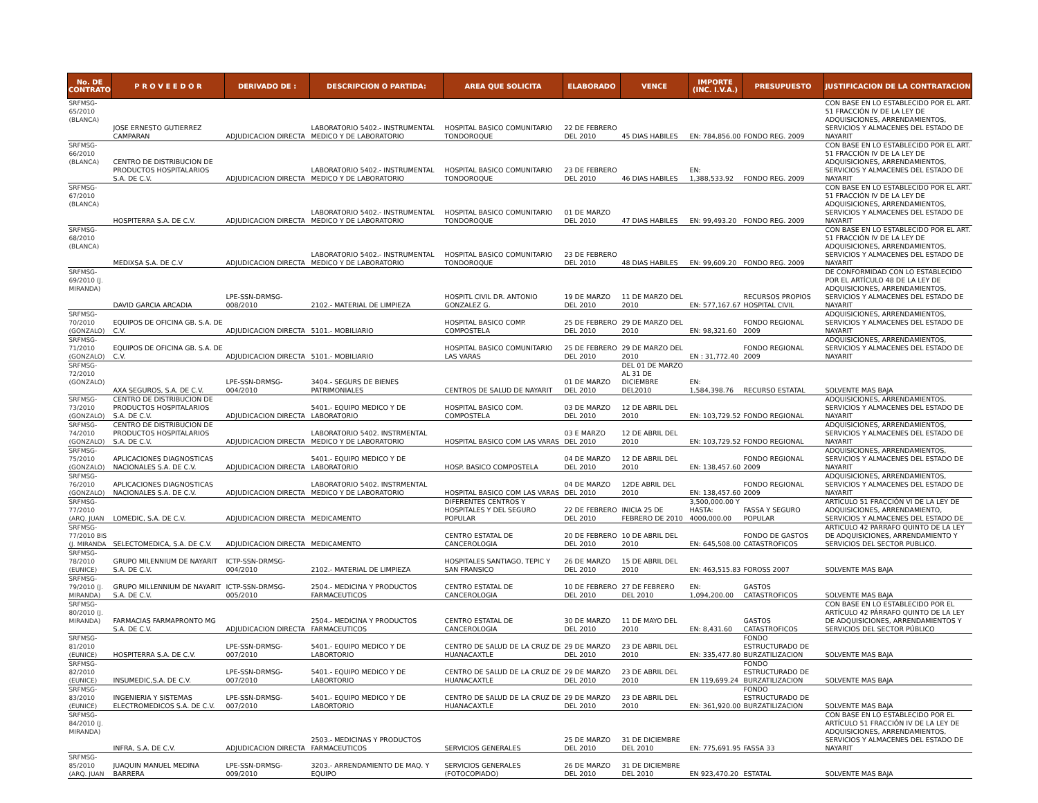| No. DE CONTRATO | P R O V E E D O R | DERIVADO DE : | DESCRIPCION O PARTIDA: | AREA QUE SOLICITA | ELABORADO | VENCE | IMPORTE (INC. I.V.A.) | PRESUPUESTO | JUSTIFICACION DE LA CONTRATACION |
| --- | --- | --- | --- | --- | --- | --- | --- | --- | --- |
| SRFMSG-65/2010 (BLANCA) | JOSE ERNESTO GUTIERREZ CAMPARAN | ADJUDICACION DIRECTA | LABORATORIO 5402.- INSTRUMENTAL MEDICO Y DE LABORATORIO | HOSPITAL BASICO COMUNITARIO TONDOROQUE | 22 DE FEBRERO DEL 2010 | 45 DIAS HABILES | EN: 784,856.00 | FONDO REG. 2009 | CON BASE EN LO ESTABLECIDO POR EL ART. 51 FRACCIÓN IV DE LA LEY DE ADQUISICIONES, ARRENDAMIENTOS, SERVICIOS Y ALMACENES DEL ESTADO DE NAYARIT |
| SRFMSG-66/2010 (BLANCA) | CENTRO DE DISTRIBUCION DE PRODUCTOS HOSPITALARIOS S.A. DE C.V. | ADJUDICACION DIRECTA | LABORATORIO 5402.- INSTRUMENTAL MEDICO Y DE LABORATORIO | HOSPITAL BASICO COMUNITARIO TONDOROQUE | 23 DE FEBRERO DEL 2010 | 46 DIAS HABILES | EN: 1,388,533.92 | FONDO REG. 2009 | CON BASE EN LO ESTABLECIDO POR EL ART. 51 FRACCIÓN IV DE LA LEY DE ADQUISICIONES, ARRENDAMIENTOS, SERVICIOS Y ALMACENES DEL ESTADO DE NAYARIT |
| SRFMSG-67/2010 (BLANCA) | HOSPITERRA S.A. DE C.V. | ADJUDICACION DIRECTA | LABORATORIO 5402.- INSTRUMENTAL MEDICO Y DE LABORATORIO | HOSPITAL BASICO COMUNITARIO TONDOROQUE | 01 DE MARZO DEL 2010 | 47 DIAS HABILES | EN: 99,493.20 | FONDO REG. 2009 | CON BASE EN LO ESTABLECIDO POR EL ART. 51 FRACCIÓN IV DE LA LEY DE ADQUISICIONES, ARRENDAMIENTOS, SERVICIOS Y ALMACENES DEL ESTADO DE NAYARIT |
| SRFMSG-68/2010 (BLANCA) | MEDIXSA S.A. DE C.V | ADJUDICACION DIRECTA | LABORATORIO 5402.- INSTRUMENTAL MEDICO Y DE LABORATORIO | HOSPITAL BASICO COMUNITARIO TONDOROQUE | 23 DE FEBRERO DEL 2010 | 48 DIAS HABILES | EN: 99,609.20 | FONDO REG. 2009 | CON BASE EN LO ESTABLECIDO POR EL ART. 51 FRACCIÓN IV DE LA LEY DE ADQUISICIONES, ARRENDAMIENTOS, SERVICIOS Y ALMACENES DEL ESTADO DE NAYARIT |
| SRFMSG-69/2010 (J. MIRANDA) | DAVID GARCIA ARCADIA | LPE-SSN-DRMSG-008/2010 | 2102.- MATERIAL DE LIMPIEZA | HOSPITL CIVIL DR. ANTONIO GONZALEZ G. | 19 DE MARZO DEL 2010 | 11 DE MARZO DEL 2010 | EN: 577,167.67 | RECURSOS PROPIOS HOSPITAL CIVIL | DE CONFORMIDAD CON LO ESTABLECIDO POR EL ARTÍCULO 48 DE LA LEY DE ADQUISICIONES, ARRENDAMIENTOS, SERVICIOS Y ALMACENES DEL ESTADO DE NAYARIT |
| SRFMSG-70/2010 (GONZALO) | EQUIPOS DE OFICINA GB. S.A. DE C.V. | ADJUDICACION DIRECTA | 5101.- MOBILIARIO | HOSPITAL BASICO COMP. COMPOSTELA | 25 DE FEBRERO DEL 2010 | 29 DE MARZO DEL 2010 | EN: 98,321.60 | FONDO REGIONAL 2009 | ADQUISICIONES, ARRENDAMIENTOS, SERVICIOS Y ALMACENES DEL ESTADO DE NAYARIT |
| SRFMSG-71/2010 (GONZALO) | EQUIPOS DE OFICINA GB. S.A. DE C.V. | ADJUDICACION DIRECTA | 5101.- MOBILIARIO | HOSPITAL BASICO COMUNITARIO LAS VARAS | 25 DE FEBRERO DEL 2010 | 29 DE MARZO DEL 2010 | EN : 31,772.40 | FONDO REGIONAL 2009 | ADQUISICIONES, ARRENDAMIENTOS, SERVICIOS Y ALMACENES DEL ESTADO DE NAYARIT |
| SRFMSG-72/2010 (GONZALO) | AXA SEGUROS, S.A. DE C.V. | LPE-SSN-DRMSG-004/2010 | 3404.- SEGURS DE BIENES PATRIMONIALES | CENTROS DE SALUD DE NAYARIT | 01 DE MARZO DEL 2010 | DEL 01 DE MARZO AL 31 DE DICIEMBRE DEL2010 | EN: 1,584,398.76 | RECURSO ESTATAL | SOLVENTE MAS BAJA |
| SRFMSG-73/2010 (GONZALO) | CENTRO DE DISTRIBUCION DE PRODUCTOS HOSPITALARIOS S.A. DE C.V. | ADJUDICACION DIRECTA | 5401.- EQUIPO MEDICO Y DE LABORATORIO | HOSPITAL BASICO COM. COMPOSTELA | 03 DE MARZO DEL 2010 | 12 DE ABRIL DEL 2010 | EN: 103,729.52 | FONDO REGIONAL | ADQUISICIONES, ARRENDAMIENTOS, SERVICIOS Y ALMACENES DEL ESTADO DE NAYARIT |
| SRFMSG-74/2010 (GONZALO) | CENTRO DE DISTRIBUCION DE PRODUCTOS HOSPITALARIOS S.A. DE C.V. | ADJUDICACION DIRECTA | LABORATORIO 5402. INSTRMENTAL MEDICO Y DE LABORATORIO | HOSPITAL BASICO COM LAS VARAS | 03 E MARZO DEL 2010 | 12 DE ABRIL DEL 2010 | EN: 103,729.52 | FONDO REGIONAL | ADQUISICIONES, ARRENDAMIENTOS, SERVICIOS Y ALMACENES DEL ESTADO DE NAYARIT |
| SRFMSG-75/2010 (GONZALO) | APLICACIONES DIAGNOSTICAS NACIONALES S.A. DE C.V. | ADJUDICACION DIRECTA | 5401.- EQUIPO MEDICO Y DE LABORATORIO | HOSP. BASICO COMPOSTELA | 04 DE MARZO DEL 2010 | 12 DE ABRIL DEL 2010 | EN: 138,457.60 | FONDO REGIONAL 2009 | ADQUISICIONES, ARRENDAMIENTOS, SERVICIOS Y ALMACENES DEL ESTADO DE NAYARIT |
| SRFMSG-76/2010 (GONZALO) | APLICACIONES DIAGNOSTICAS NACIONALES S.A. DE C.V. | ADJUDICACION DIRECTA | LABORATORIO 5402. INSTRMENTAL MEDICO Y DE LABORATORIO | HOSPITAL BASICO COM LAS VARAS | 04 DE MARZO DEL 2010 | 12DE ABRIL DEL 2010 | EN: 138,457.60 | FONDO REGIONAL 2009 | ADQUISICIONES, ARRENDAMIENTOS, SERVICIOS Y ALMACENES DEL ESTADO DE NAYARIT |
| SRFMSG-77/2010 (ARQ. JUAN | LOMEDIC, S.A. DE C.V. | ADJUDICACION DIRECTA | MEDICAMENTO | DIFERENTES CENTROS Y HOSPITALES Y DEL SEGURO POPULAR | 22 DE FEBRERO DEL 2010 | INICIA 25 DE FEBRERO DE 2010 | 3,500,000.00 Y HASTA: 4000,000.00 | FASSA Y SEGURO POPULAR | ARTÍCULO 51 FRACCIÓN VI DE LA LEY DE ADQUISICIONES, ARRENDAMIENTO, SERVICIOS Y ALMACENES DEL ESTADO DE |
| SRFMSG-77/2010 BIS (J. MIRANDA | SELECTOMEDICA, S.A. DE C.V. | ADJUDICACION DIRECTA | MEDICAMENTO | CENTRO ESTATAL DE CANCEROLOGIA | 20 DE FEBRERO DEL 2010 | 10 DE ABRIL DEL 2010 | EN: 645,508.00 | FONDO DE GASTOS CATASTROFICOS | ARTICULO 42 PARRAFO QUINTO DE LA LEY DE ADQUISICIONES, ARRENDAMIENTO Y SERVICIOS DEL SECTOR PUBLICO. |
| SRFMSG-78/2010 (EUNICE) | GRUPO MILENNIUM DE NAYARIT S.A. DE C.V. | ICTP-SSN-DRMSG-004/2010 | 2102.- MATERIAL DE LIMPIEZA | HOSPITALES SANTIAGO, TEPIC Y SAN FRANSICO | 26 DE MARZO DEL 2010 | 15 DE ABRIL DEL 2010 | EN: 463,515.83 | FOROSS 2007 | SOLVENTE MAS BAJA |
| SRFMSG-79/2010 (J. MIRANDA) | GRUPO MILLENNIUM DE NAYARIT S.A. DE C.V. | ICTP-SSN-DRMSG-005/2010 | 2504.- MEDICINA Y PRODUCTOS FARMACEUTICOS | CENTRO ESTATAL DE CANCEROLOGIA | 10 DE FEBRERO DEL 2010 | 27 DE FEBRERO DEL 2010 | EN: 1,094,200.00 | GASTOS CATASTROFICOS | SOLVENTE MAS BAJA |
| SRFMSG-80/2010 (J. MIRANDA) | FARMACIAS FARMAPRONTO MG S.A. DE C.V. | ADJUDICACION DIRECTA | 2504.- MEDICINA Y PRODUCTOS FARMACEUTICOS | CENTRO ESTATAL DE CANCEROLOGIA | 30 DE MARZO DEL 2010 | 11 DE MAYO DEL 2010 | EN: 8,431.60 | GASTOS CATASTROFICOS | CON BASE EN LO ESTABLECIDO POR EL ARTÍCULO 42 PÁRRAFO QUINTO DE LA LEY DE ADQUISICIONES, ARRENDAMIENTOS Y SERVICIOS DEL SECTOR PÚBLICO |
| SRFMSG-81/2010 (EUNICE) | HOSPITERRA S.A. DE C.V. | LPE-SSN-DRMSG-007/2010 | 5401.- EQUIPO MEDICO Y DE LABORTORIO | CENTRO DE SALUD DE LA CRUZ DE HUANACAXTLE | 29 DE MARZO DEL 2010 | 23 DE ABRIL DEL 2010 | EN: 335,477.80 | FONDO ESTRUCTURADO DE BURZATILIZACION | SOLVENTE MAS BAJA |
| SRFMSG-82/2010 (EUNICE) | INSUMEDIC,S.A. DE C.V. | LPE-SSN-DRMSG-007/2010 | 5401.- EQUIPO MEDICO Y DE LABORTORIO | CENTRO DE SALUD DE LA CRUZ DE HUANACAXTLE | 29 DE MARZO DEL 2010 | 23 DE ABRIL DEL 2010 | EN 119,699.24 | FONDO ESTRUCTURADO DE BURZATILIZACION | SOLVENTE MAS BAJA |
| SRFMSG-83/2010 (EUNICE) | INGENIERIA Y SISTEMAS ELECTROMEDICOS S.A. DE C.V. | LPE-SSN-DRMSG-007/2010 | 5401.- EQUIPO MEDICO Y DE LABORTORIO | CENTRO DE SALUD DE LA CRUZ DE HUANACAXTLE | 29 DE MARZO DEL 2010 | 23 DE ABRIL DEL 2010 | EN: 361,920.00 | FONDO ESTRUCTURADO DE BURZATILIZACION | SOLVENTE MAS BAJA |
| SRFMSG-84/2010 (J. MIRANDA) | INFRA, S.A. DE C.V. | ADJUDICACION DIRECTA | 2503.- MEDICINAS Y PRODUCTOS FARMACEUTICOS | SERVICIOS GENERALES | 25 DE MARZO DEL 2010 | 31 DE DICIEMBRE DEL 2010 | EN: 775,691.95 | FASSA 33 | CON BASE EN LO ESTABLECIDO POR EL ARTÍCULO 51 FRACCIÓN IV DE LA LEY DE ADQUISICIONES, ARRENDAMIENTOS, SERVICIOS Y ALMACENES DEL ESTADO DE NAYARIT |
| SRFMSG-85/2010 (ARQ. JUAN | JUAQUIN MANUEL MEDINA BARRERA | LPE-SSN-DRMSG-009/2010 | 3203.- ARRENDAMIENTO DE MAQ. Y EQUIPO | SERVICIOS GENERALES (FOTOCOPIADO) | 26 DE MARZO DEL 2010 | 31 DE DICIEMBRE DEL 2010 | EN 923,470.20 | ESTATAL | SOLVENTE MAS BAJA |